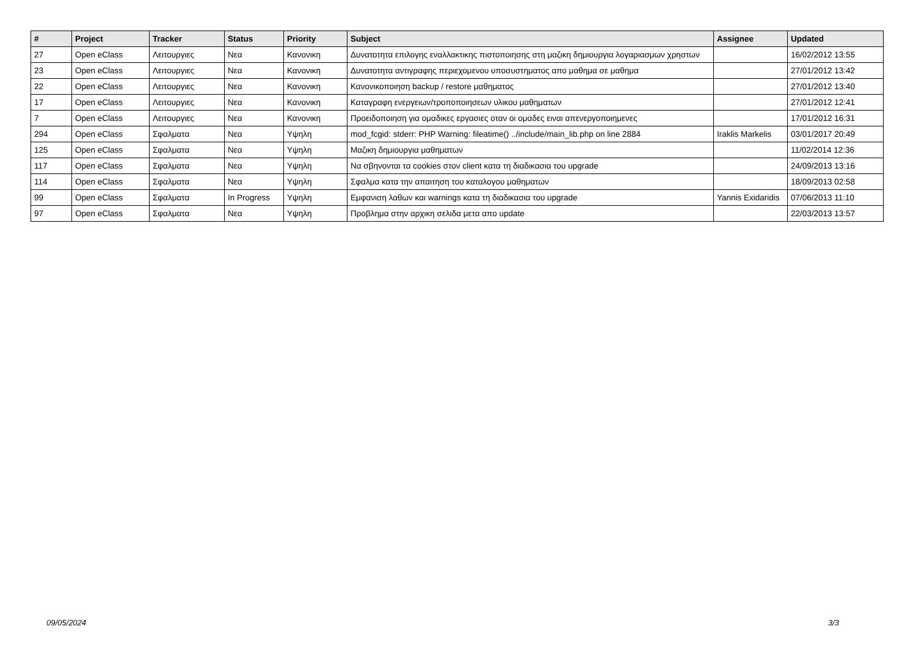| # | Project | Tracker | Status | Priority | Subject | Assignee | Updated |
| --- | --- | --- | --- | --- | --- | --- | --- |
| 27 | Open eClass | Λειτουργιες | Νεα | Κανονικη | Δυνατοτητα επιλογης εναλλακτικης πιστοποιησης στη μαζικη δημιουργια λογαριασμων χρηστων | | 16/02/2012 13:55 |
| 23 | Open eClass | Λειτουργιες | Νεα | Κανονικη | Δυνατοτητα αντιγραφης περιεχομενου υποσυστηματος απο μαθημα σε μαθημα | | 27/01/2012 13:42 |
| 22 | Open eClass | Λειτουργιες | Νεα | Κανονικη | Κανονικοποιηση backup / restore μαθηματος | | 27/01/2012 13:40 |
| 17 | Open eClass | Λειτουργιες | Νεα | Κανονικη | Καταγραφη ενεργειων/τροποποιησεων υλικου μαθηματων | | 27/01/2012 12:41 |
| 7 | Open eClass | Λειτουργιες | Νεα | Κανονικη | Προειδοποιηση για ομαδικες εργασιες οταν οι ομαδες ειναι απενεργοποιημενες | | 17/01/2012 16:31 |
| 294 | Open eClass | Σφαλματα | Νεα | Υψηλη | mod_fcgid: stderr: PHP Warning: fileatime() ../include/main_lib.php on line 2884 | Iraklis Markelis | 03/01/2017 20:49 |
| 125 | Open eClass | Σφαλματα | Νεα | Υψηλη | Μαζικη δημιουργια μαθηματων | | 11/02/2014 12:36 |
| 117 | Open eClass | Σφαλματα | Νεα | Υψηλη | Να σβηνονται τα cookies στον client κατα τη διαδικασια του upgrade | | 24/09/2013 13:16 |
| 114 | Open eClass | Σφαλματα | Νεα | Υψηλη | Σφαλμα κατα την απαιτηση του καταλογου μαθηματων | | 18/09/2013 02:58 |
| 99 | Open eClass | Σφαλματα | In Progress | Υψηλη | Εμφανιση λαθων και warnings κατα τη διαδικασια του upgrade | Yannis Exidaridis | 07/06/2013 11:10 |
| 97 | Open eClass | Σφαλματα | Νεα | Υψηλη | Προβλημα στην αρχικη σελιδα μετα απο update | | 22/03/2013 13:57 |
09/05/2024 3/3